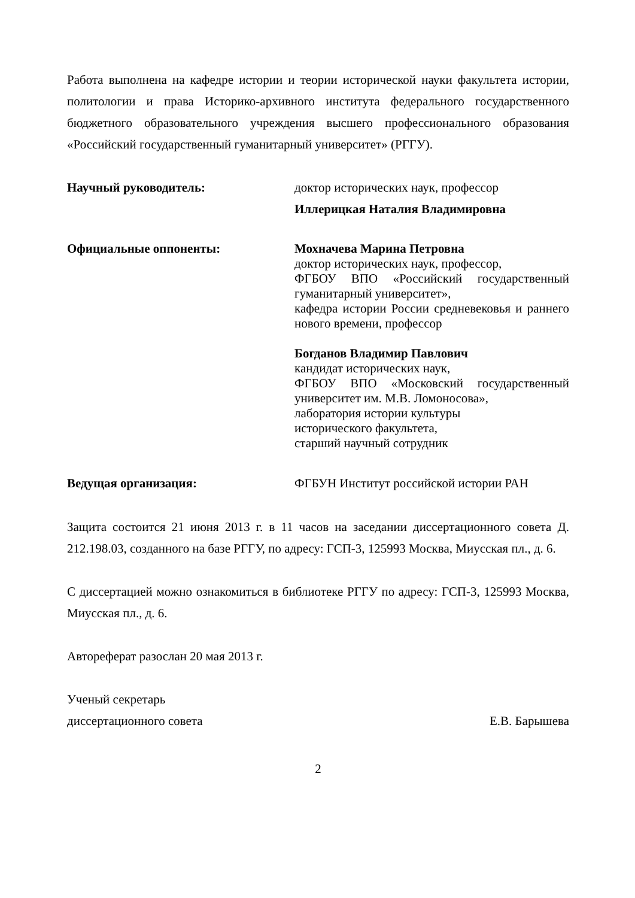Работа выполнена на кафедре истории и теории исторической науки факультета истории, политологии и права Историко-архивного института федерального государственного бюджетного образовательного учреждения высшего профессионального образования «Российский государственный гуманитарный университет» (РГГУ).
Научный руководитель:
доктор исторических наук, профессор
Иллерицкая Наталия Владимировна
Официальные оппоненты:
Мохначева Марина Петровна
доктор исторических наук, профессор,
ФГБОУ ВПО «Российский государственный гуманитарный университет»,
кафедра истории России средневековья и раннего нового времени, профессор
Богданов Владимир Павлович
кандидат исторических наук,
ФГБОУ ВПО «Московский государственный университет им. М.В. Ломоносова»,
лаборатория истории культуры
исторического факультета,
старший научный сотрудник
Ведущая организация:
ФГБУН Институт российской истории РАН
Защита состоится 21 июня 2013 г. в 11 часов на заседании диссертационного совета Д. 212.198.03, созданного на базе РГГУ, по адресу: ГСП-3, 125993 Москва, Миусская пл., д. 6.
С диссертацией можно ознакомиться в библиотеке РГГУ по адресу: ГСП-3, 125993 Москва, Миусская пл., д. 6.
Автореферат разослан 20 мая 2013 г.
Ученый секретарь
диссертационного совета Е.В. Барышева
2